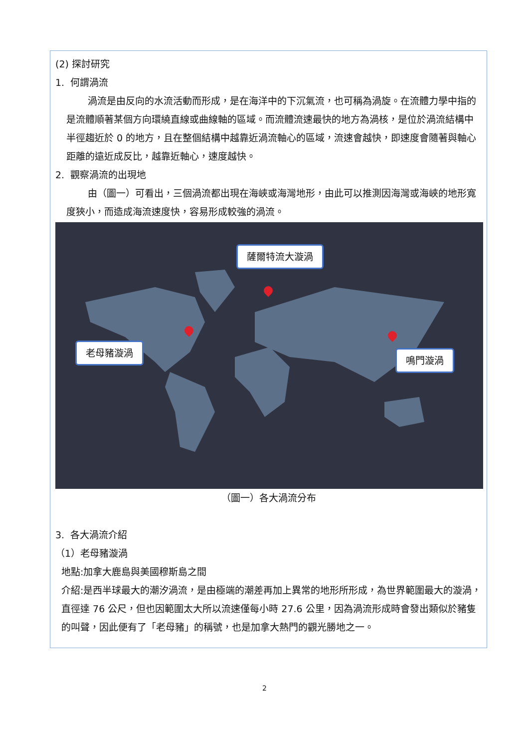(2) 探討研究
1. 何謂渦流
渦流是由反向的水流活動而形成，是在海洋中的下沉氣流，也可稱為渦旋。在流體力學中指的是流體順著某個方向環繞直線或曲線軸的區域。而流體流速最快的地方為渦核，是位於渦流結構中半徑趨近於 0 的地方，且在整個結構中越靠近渦流軸心的區域，流速會越快，即速度會隨著與軸心距離的遠近成反比，越靠近軸心，速度越快。
2. 觀察渦流的出現地
由（圖一）可看出，三個渦流都出現在海峽或海灣地形，由此可以推測因海灣或海峽的地形寬度狹小，而造成海流速度快，容易形成較強的渦流。
薩爾特流大漩渦
老母豬漩渦
鳴門漩渦
（圖一）各大渦流分布
3. 各大渦流介紹
（1）老母豬漩渦
地點:加拿大鹿島與美國穆斯島之間
介紹:是西半球最大的潮汐渦流，是由極端的潮差再加上異常的地形所形成，為世界範圍最大的漩渦，直徑達 76 公尺，但也因範圍太大所以流速僅每小時 27.6 公里，因為渦流形成時會發出類似於豬隻的叫聲，因此便有了「老母豬」的稱號，也是加拿大熱門的觀光勝地之一。
2